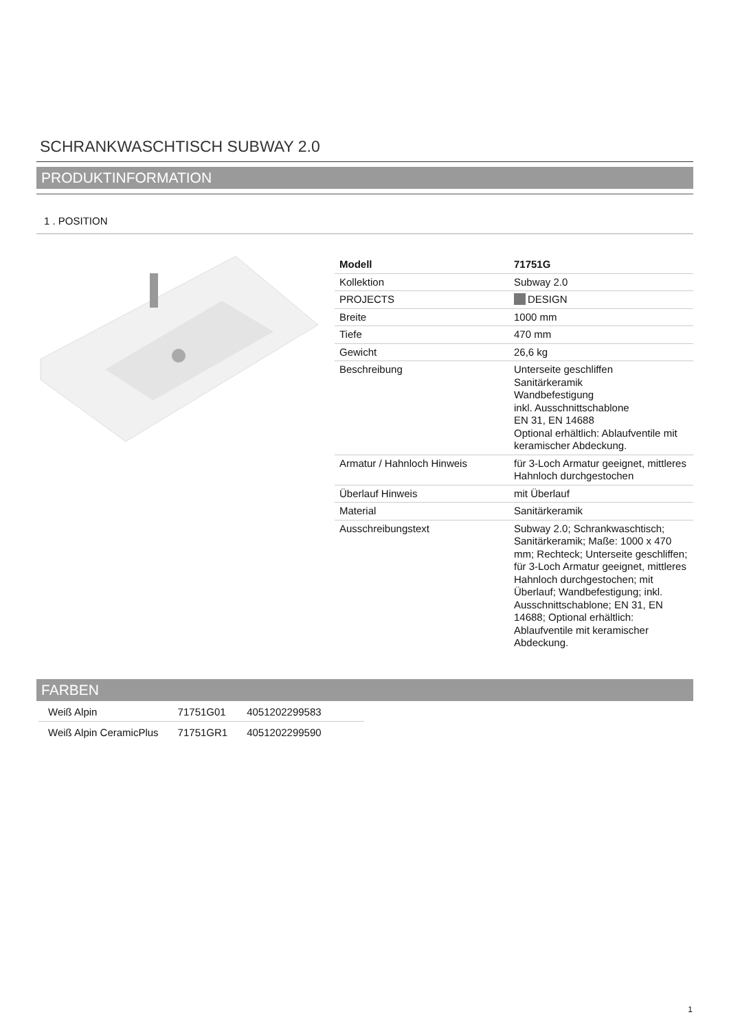SCHRANKWASCHTISCH SUBWAY 2.0
PRODUKTINFORMATION
1 . POSITION
| Modell | 71751G |
| Kollektion | Subway 2.0 |
| PROJECTS | DESIGN |
| Breite | 1000 mm |
| Tiefe | 470 mm |
| Gewicht | 26,6 kg |
| Beschreibung | Unterseite geschliffen Sanitärkeramik Wandbefestigung inkl. Ausschnittschablone EN 31, EN 14688 Optional erhältlich: Ablaufventile mit keramischer Abdeckung. |
| Armatur / Hahnloch Hinweis | für 3-Loch Armatur geeignet, mittleres Hahnloch durchgestochen |
| Überlauf Hinweis | mit Überlauf |
| Material | Sanitärkeramik |
| Ausschreibungstext | Subway 2.0; Schrankwaschtisch; Sanitärkeramik; Maße: 1000 x 470 mm; Rechteck; Unterseite geschliffen; für 3-Loch Armatur geeignet, mittleres Hahnloch durchgestochen; mit Überlauf; Wandbefestigung; inkl. Ausschnittschablone; EN 31, EN 14688; Optional erhältlich: Ablaufventile mit keramischer Abdeckung. |
FARBEN
| Weiß Alpin | 71751G01 | 4051202299583 | |
| Weiß Alpin CeramicPlus | 71751GR1 | 4051202299590 | |
1